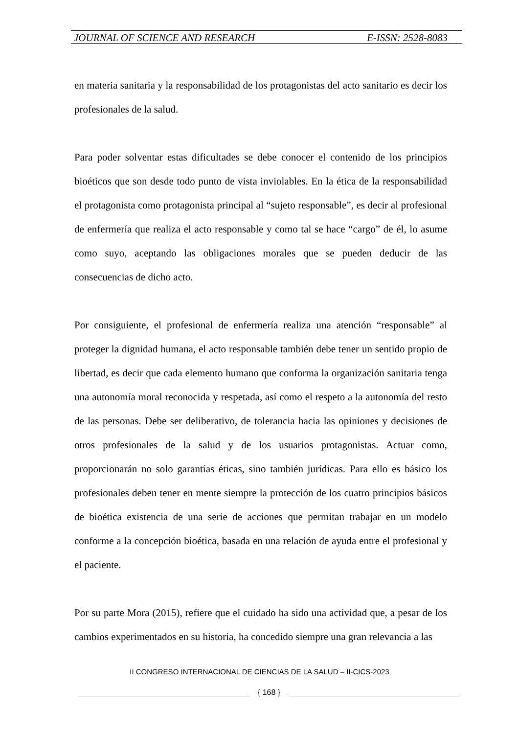JOURNAL OF SCIENCE AND RESEARCH E-ISSN: 2528-8083
en materia sanitaria y la responsabilidad de los protagonistas del acto sanitario es decir los profesionales de la salud.
Para poder solventar estas dificultades se debe conocer el contenido de los principios bioéticos que son desde todo punto de vista inviolables. En la ética de la responsabilidad el protagonista como protagonista principal al “sujeto responsable”, es decir al profesional de enfermería que realiza el acto responsable y como tal se hace “cargo” de él, lo asume como suyo, aceptando las obligaciones morales que se pueden deducir de las consecuencias de dicho acto.
Por consiguiente, el profesional de enfermería realiza una atención “responsable” al proteger la dignidad humana, el acto responsable también debe tener un sentido propio de libertad, es decir que cada elemento humano que conforma la organización sanitaria tenga una autonomía moral reconocida y respetada, así como el respeto a la autonomía del resto de las personas. Debe ser deliberativo, de tolerancia hacia las opiniones y decisiones de otros profesionales de la salud y de los usuarios protagonistas. Actuar como, proporcionarán no solo garantías éticas, sino también jurídicas. Para ello es básico los profesionales deben tener en mente siempre la protección de los cuatro principios básicos de bioética existencia de una serie de acciones que permitan trabajar en un modelo conforme a la concepción bioética, basada en una relación de ayuda entre el profesional y el paciente.
Por su parte Mora (2015), refiere que el cuidado ha sido una actividad que, a pesar de los cambios experimentados en su historia, ha concedido siempre una gran relevancia a las
II CONGRESO INTERNACIONAL DE CIENCIAS DE LA SALUD – II-CICS-2023
{ 168 }